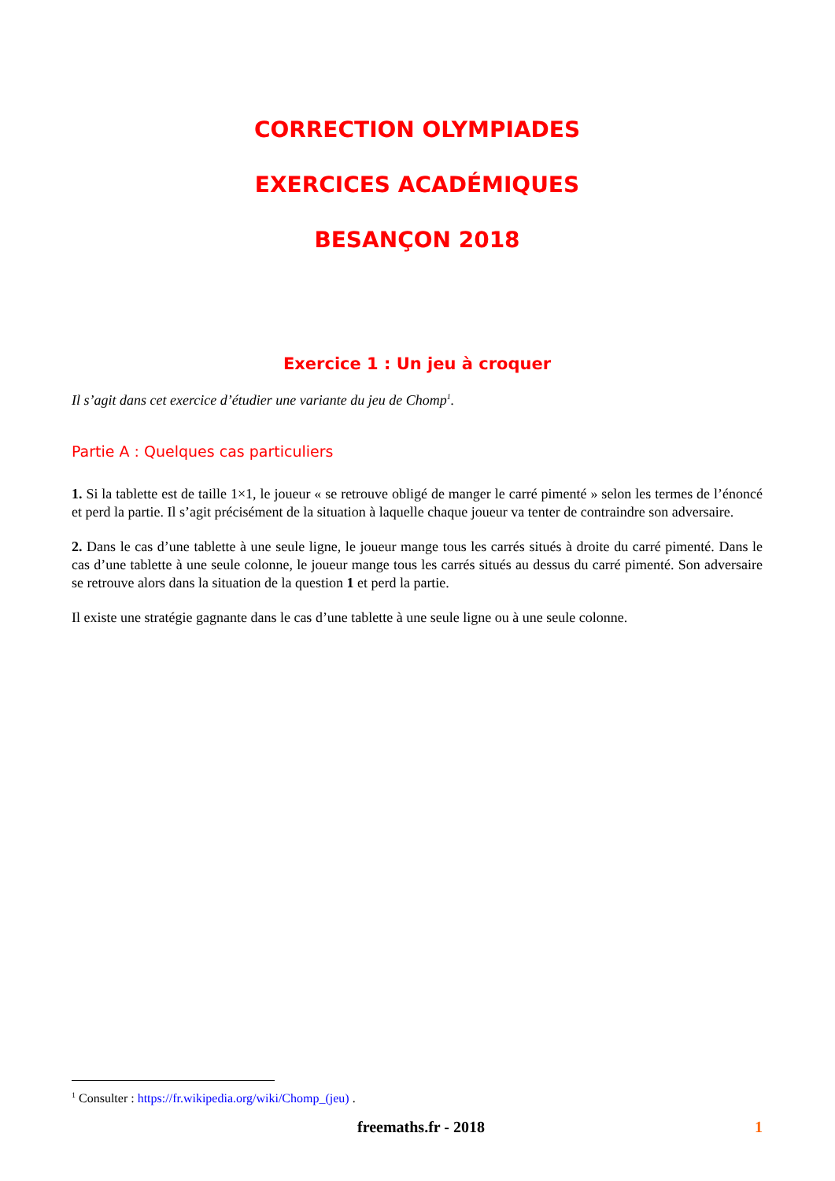CORRECTION OLYMPIADES
EXERCICES ACADÉMIQUES
BESANÇON 2018
Exercice 1 : Un jeu à croquer
Il s’agit dans cet exercice d’étudier une variante du jeu de Chomp<sup>1</sup>.
Partie A : Quelques cas particuliers
1. Si la tablette est de taille 1×1, le joueur « se retrouve obligé de manger le carré pimenté » selon les termes de l’énoncé et perd la partie. Il s’agit précisément de la situation à laquelle chaque joueur va tenter de contraindre son adversaire.
2. Dans le cas d’une tablette à une seule ligne, le joueur mange tous les carrés situés à droite du carré pimenté. Dans le cas d’une tablette à une seule colonne, le joueur mange tous les carrés situés au dessus du carré pimenté. Son adversaire se retrouve alors dans la situation de la question 1 et perd la partie.
Il existe une stratégie gagnante dans le cas d’une tablette à une seule ligne ou à une seule colonne.
<sup>1</sup> Consulter : https://fr.wikipedia.org/wiki/Chomp_(jeu) .
freemaths.fr - 2018 1